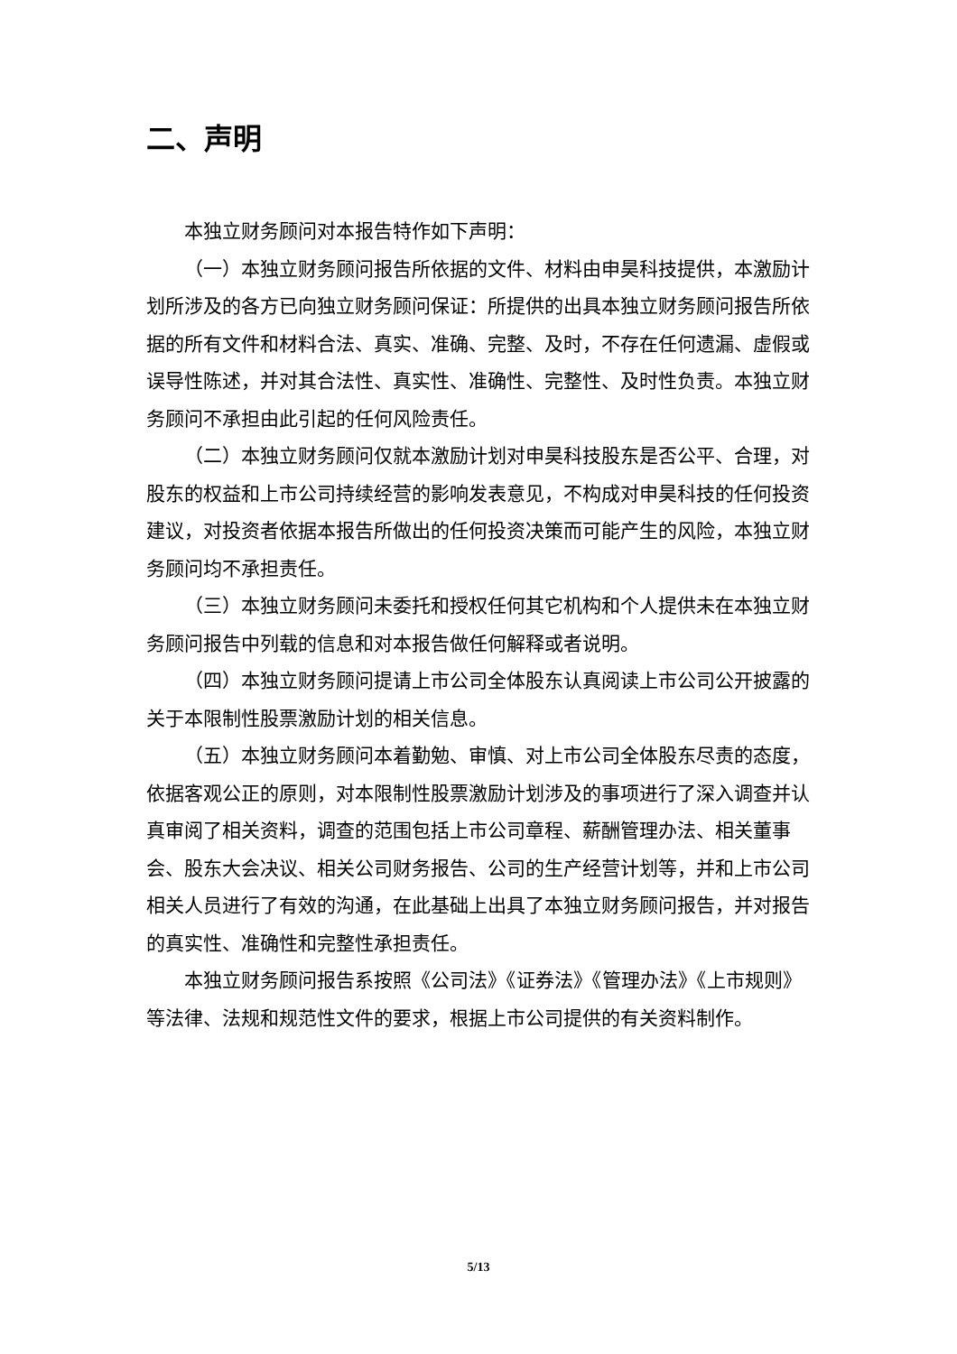二、声明
本独立财务顾问对本报告特作如下声明：
（一）本独立财务顾问报告所依据的文件、材料由申昊科技提供，本激励计划所涉及的各方已向独立财务顾问保证：所提供的出具本独立财务顾问报告所依据的所有文件和材料合法、真实、准确、完整、及时，不存在任何遗漏、虚假或误导性陈述，并对其合法性、真实性、准确性、完整性、及时性负责。本独立财务顾问不承担由此引起的任何风险责任。
（二）本独立财务顾问仅就本激励计划对申昊科技股东是否公平、合理，对股东的权益和上市公司持续经营的影响发表意见，不构成对申昊科技的任何投资建议，对投资者依据本报告所做出的任何投资决策而可能产生的风险，本独立财务顾问均不承担责任。
（三）本独立财务顾问未委托和授权任何其它机构和个人提供未在本独立财务顾问报告中列载的信息和对本报告做任何解释或者说明。
（四）本独立财务顾问提请上市公司全体股东认真阅读上市公司公开披露的关于本限制性股票激励计划的相关信息。
（五）本独立财务顾问本着勤勉、审慎、对上市公司全体股东尽责的态度，依据客观公正的原则，对本限制性股票激励计划涉及的事项进行了深入调查并认真审阅了相关资料，调查的范围包括上市公司章程、薪酬管理办法、相关董事会、股东大会决议、相关公司财务报告、公司的生产经营计划等，并和上市公司相关人员进行了有效的沟通，在此基础上出具了本独立财务顾问报告，并对报告的真实性、准确性和完整性承担责任。
本独立财务顾问报告系按照《公司法》《证券法》《管理办法》《上市规则》等法律、法规和规范性文件的要求，根据上市公司提供的有关资料制作。
5/13